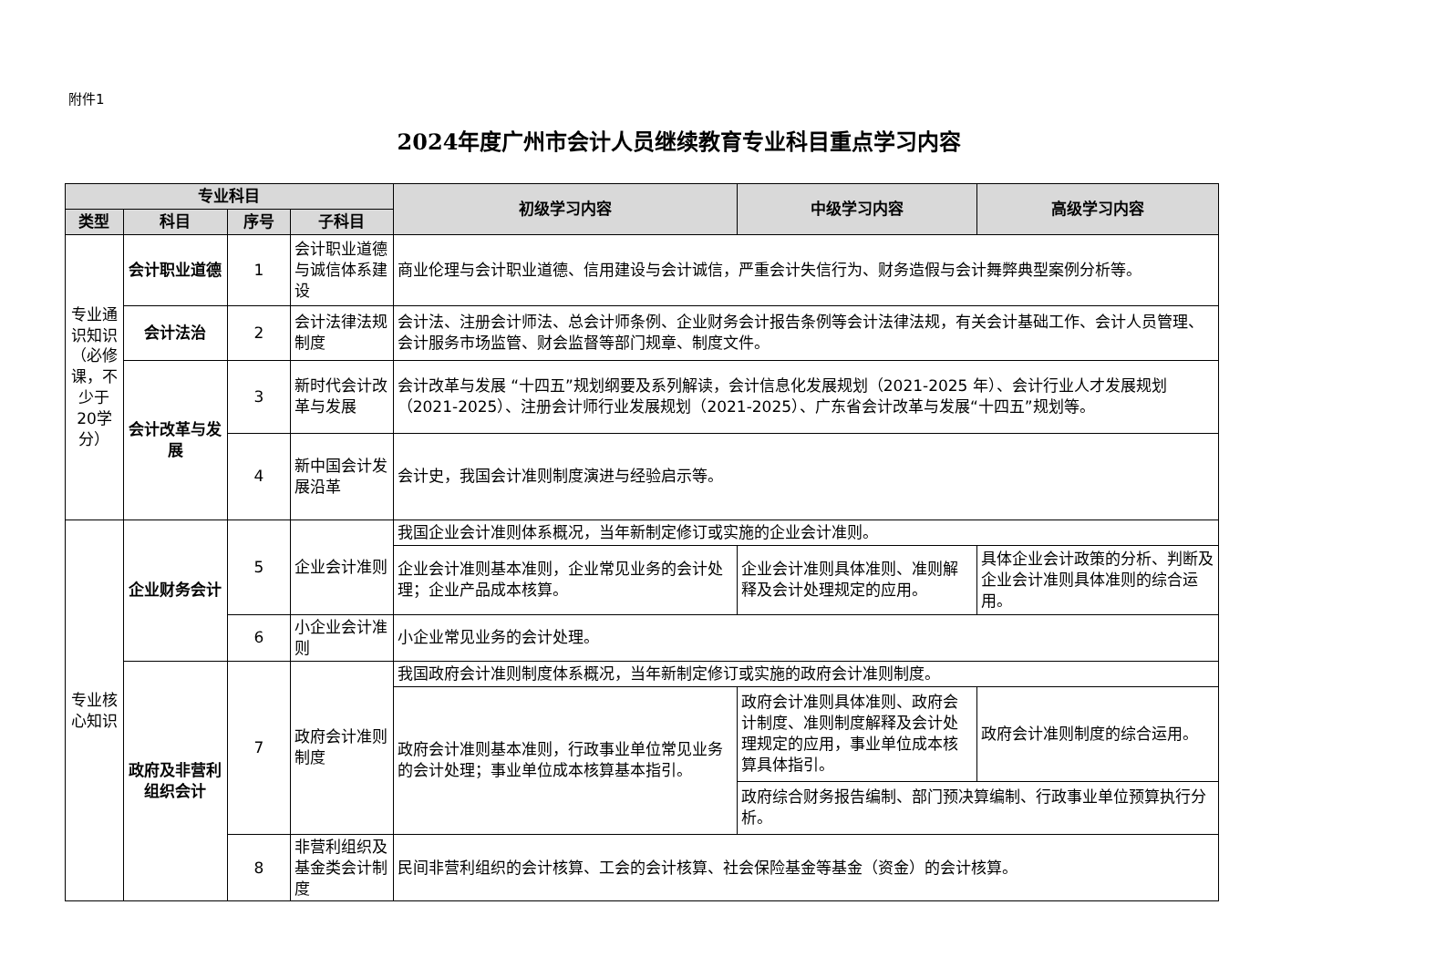附件1
2024年度广州市会计人员继续教育专业科目重点学习内容
| 专业科目 | | | | 初级学习内容 | 中级学习内容 | 高级学习内容 |
| --- | --- | --- | --- | --- | --- | --- |
| 类型 | 科目 | 序号 | 子科目 | | | |
| 专业通识知识（必修课，不少于20学分） | 会计职业道德 | 1 | 会计职业道德与诚信体系建设 | 商业伦理与会计职业道德、信用建设与会计诚信，严重会计失信行为、财务造假与会计舞弊典型案例分析等。 | | |
| | 会计法治 | 2 | 会计法律法规制度 | 会计法、注册会计师法、总会计师条例、企业财务会计报告条例等会计法律法规，有关会计基础工作、会计人员管理、会计服务市场监管、财会监督等部门规章、制度文件。 | | |
| | 会计改革与发展 | 3 | 新时代会计改革与发展 | 会计改革与发展 “十四五”规划纲要及系列解读，会计信息化发展规划（2021-2025 年）、会计行业人才发展规划（2021-2025）、注册会计师行业发展规划（2021-2025）、广东省会计改革与发展“十四五”规划等。 | | |
| | | 4 | 新中国会计发展沿革 | 会计史，我国会计准则制度演进与经验启示等。 | | |
| 专业核心知识 | 企业财务会计 | 5 | 企业会计准则 | 我国企业会计准则体系概况，当年新制定修订或实施的企业会计准则。 | | |
| | | | | 企业会计准则基本准则，企业常见业务的会计处理；企业产品成本核算。 | 企业会计准则具体准则、准则解释及会计处理规定的应用。 | 具体企业会计政策的分析、判断及企业会计准则具体准则的综合运用。 |
| | | 6 | 小企业会计准则 | 小企业常见业务的会计处理。 | | |
| | 政府及非营利组织会计 | 7 | 政府会计准则制度 | 我国政府会计准则制度体系概况，当年新制定修订或实施的政府会计准则制度。 | | |
| | | | | 政府会计准则基本准则，行政事业单位常见业务的会计处理；事业单位成本核算基本指引。 | 政府会计准则具体准则、政府会计制度、准则制度解释及会计处理规定的应用，事业单位成本核算具体指引。 | 政府会计准则制度的综合运用。 |
| | | | | | 政府综合财务报告编制、部门预决算编制、行政事业单位预算执行分析。 | |
| | | 8 | 非营利组织及基金类会计制度 | 民间非营利组织的会计核算、工会的会计核算、社会保险基金等基金（资金）的会计核算。 | | |